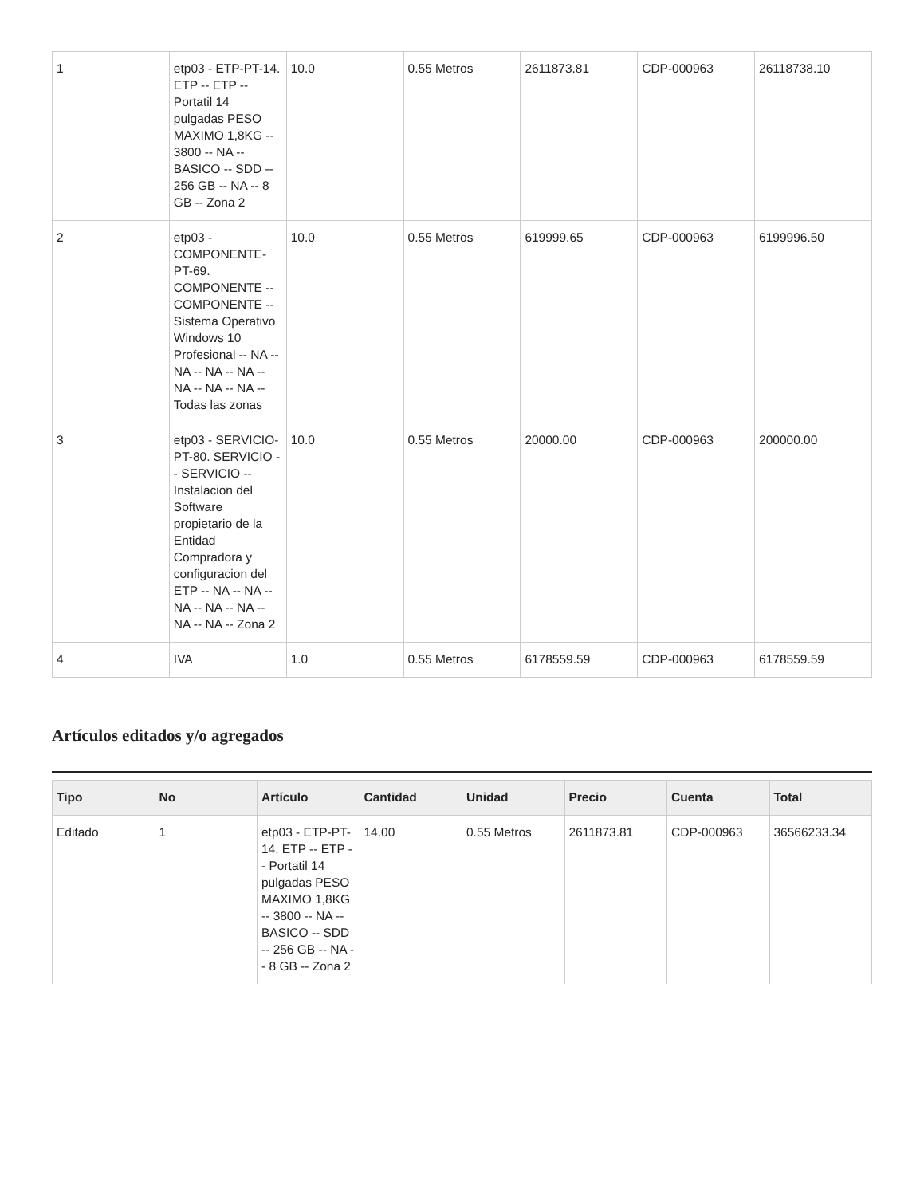| 1 | etp03 - ETP-PT-14. ETP -- ETP -- Portatil 14 pulgadas PESO MAXIMO 1,8KG -- 3800 -- NA -- BASICO -- SDD -- 256 GB -- NA -- 8 GB -- Zona 2 | 10.0 | 0.55 Metros | 2611873.81 | CDP-000963 | 26118738.10 |
| 2 | etp03 - COMPONENTE-PT-69. COMPONENTE -- COMPONENTE -- Sistema Operativo Windows 10 Profesional -- NA -- NA -- NA -- NA -- NA -- NA -- NA -- Todas las zonas | 10.0 | 0.55 Metros | 619999.65 | CDP-000963 | 6199996.50 |
| 3 | etp03 - SERVICIO-PT-80. SERVICIO -- SERVICIO -- Instalacion del Software propietario de la Entidad Compradora y configuracion del ETP -- NA -- NA -- NA -- NA -- NA -- NA -- NA -- Zona 2 | 10.0 | 0.55 Metros | 20000.00 | CDP-000963 | 200000.00 |
| 4 | IVA | 1.0 | 0.55 Metros | 6178559.59 | CDP-000963 | 6178559.59 |
Artículos editados y/o agregados
| Tipo | No | Artículo | Cantidad | Unidad | Precio | Cuenta | Total |
| --- | --- | --- | --- | --- | --- | --- | --- |
| Editado | 1 | etp03 - ETP-PT-14. ETP -- ETP -- Portatil 14 pulgadas PESO MAXIMO 1,8KG -- 3800 -- NA -- BASICO -- SDD -- 256 GB -- NA -- 8 GB -- Zona 2 | 14.00 | 0.55 Metros | 2611873.81 | CDP-000963 | 36566233.34 |